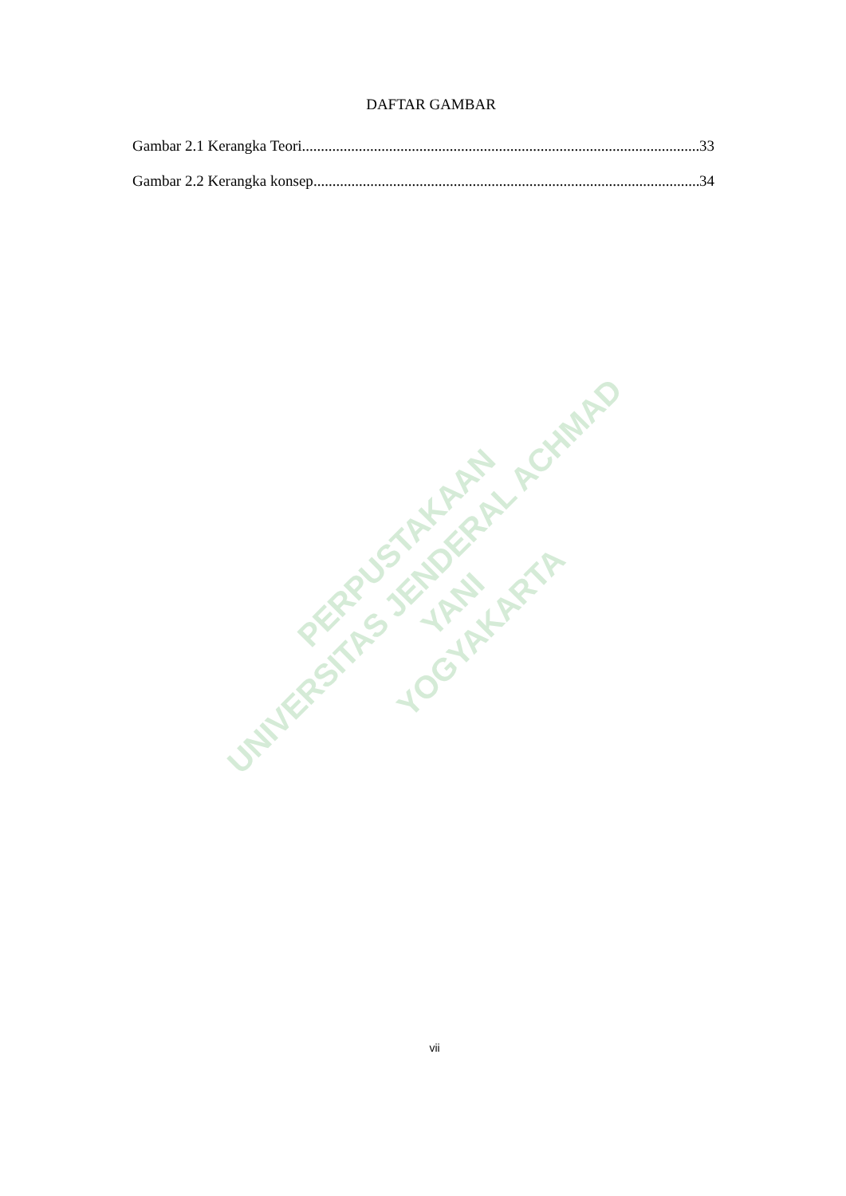PERPUSTAKAAN
UNIVERSITAS JENDERAL ACHMAD YANI
YOGYAKARTA
DAFTAR GAMBAR
Gambar 2.1 Kerangka Teori 33
Gambar 2.2 Kerangka konsep 34
vii